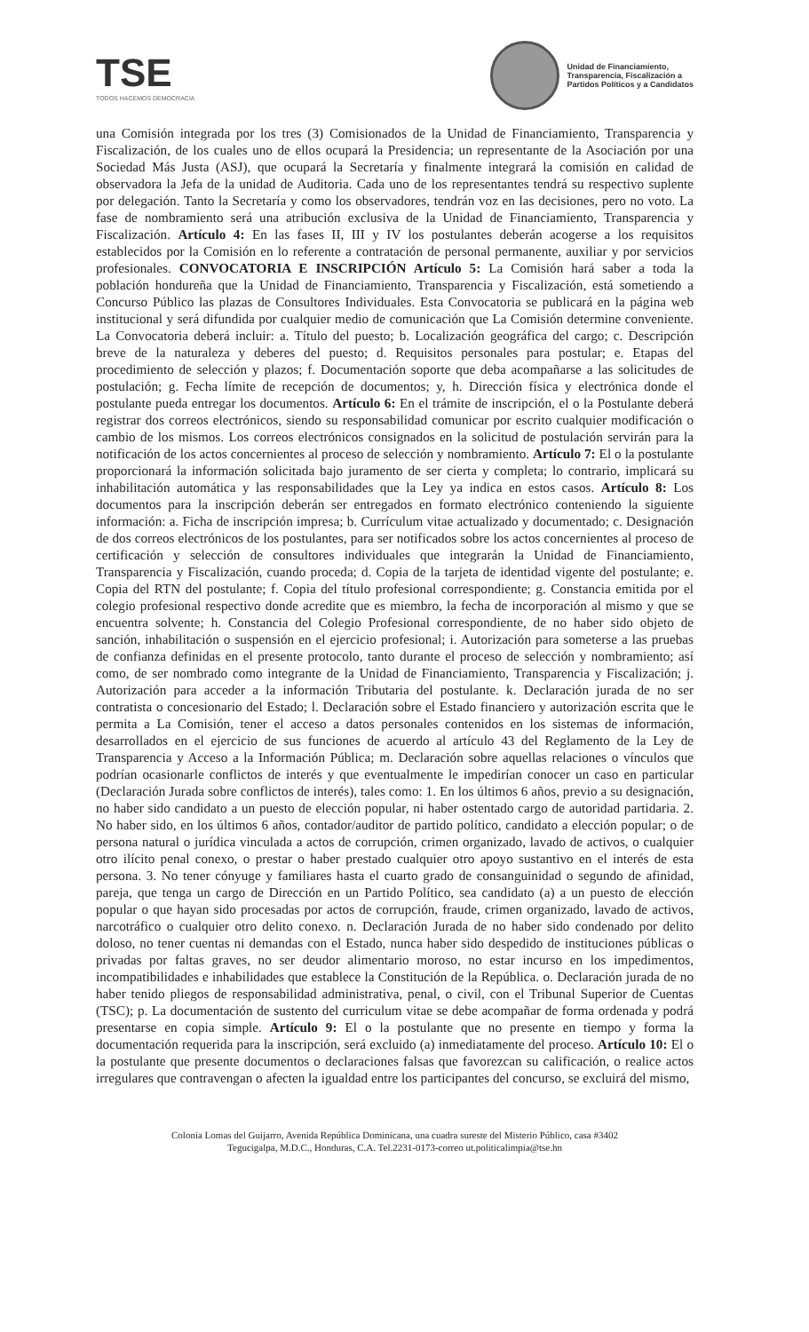TSE
TODOS HACEMOS DEMOCRACIA
Unidad de Financiamiento,
Transparencia, Fiscalización a
Partidos Políticos y a Candidatos
una Comisión integrada por los tres (3) Comisionados de la Unidad de Financiamiento, Transparencia y Fiscalización, de los cuales uno de ellos ocupará la Presidencia; un representante de la Asociación por una Sociedad Más Justa (ASJ), que ocupará la Secretaría y finalmente integrará la comisión en calidad de observadora la Jefa de la unidad de Auditoria. Cada uno de los representantes tendrá su respectivo suplente por delegación. Tanto la Secretaría y como los observadores, tendrán voz en las decisiones, pero no voto. La fase de nombramiento será una atribución exclusiva de la Unidad de Financiamiento, Transparencia y Fiscalización. Artículo 4: En las fases II, III y IV los postulantes deberán acogerse a los requisitos establecidos por la Comisión en lo referente a contratación de personal permanente, auxiliar y por servicios profesionales. CONVOCATORIA E INSCRIPCIÓN Artículo 5: La Comisión hará saber a toda la población hondureña que la Unidad de Financiamiento, Transparencia y Fiscalización, está sometiendo a Concurso Público las plazas de Consultores Individuales. Esta Convocatoria se publicará en la página web institucional y será difundida por cualquier medio de comunicación que La Comisión determine conveniente. La Convocatoria deberá incluir: a. Título del puesto; b. Localización geográfica del cargo; c. Descripción breve de la naturaleza y deberes del puesto; d. Requisitos personales para postular; e. Etapas del procedimiento de selección y plazos; f. Documentación soporte que deba acompañarse a las solicitudes de postulación; g. Fecha límite de recepción de documentos; y, h. Dirección física y electrónica donde el postulante pueda entregar los documentos. Artículo 6: En el trámite de inscripción, el o la Postulante deberá registrar dos correos electrónicos, siendo su responsabilidad comunicar por escrito cualquier modificación o cambio de los mismos. Los correos electrónicos consignados en la solicitud de postulación servirán para la notificación de los actos concernientes al proceso de selección y nombramiento. Artículo 7: El o la postulante proporcionará la información solicitada bajo juramento de ser cierta y completa; lo contrario, implicará su inhabilitación automática y las responsabilidades que la Ley ya indica en estos casos. Artículo 8: Los documentos para la inscripción deberán ser entregados en formato electrónico conteniendo la siguiente información: a. Ficha de inscripción impresa; b. Currículum vitae actualizado y documentado; c. Designación de dos correos electrónicos de los postulantes, para ser notificados sobre los actos concernientes al proceso de certificación y selección de consultores individuales que integrarán la Unidad de Financiamiento, Transparencia y Fiscalización, cuando proceda; d. Copia de la tarjeta de identidad vigente del postulante; e. Copia del RTN del postulante; f. Copia del título profesional correspondiente; g. Constancia emitida por el colegio profesional respectivo donde acredite que es miembro, la fecha de incorporación al mismo y que se encuentra solvente; h. Constancia del Colegio Profesional correspondiente, de no haber sido objeto de sanción, inhabilitación o suspensión en el ejercicio profesional; i. Autorización para someterse a las pruebas de confianza definidas en el presente protocolo, tanto durante el proceso de selección y nombramiento; así como, de ser nombrado como integrante de la Unidad de Financiamiento, Transparencia y Fiscalización; j. Autorización para acceder a la información Tributaria del postulante. k. Declaración jurada de no ser contratista o concesionario del Estado; l. Declaración sobre el Estado financiero y autorización escrita que le permita a La Comisión, tener el acceso a datos personales contenidos en los sistemas de información, desarrollados en el ejercicio de sus funciones de acuerdo al artículo 43 del Reglamento de la Ley de Transparencia y Acceso a la Información Pública; m. Declaración sobre aquellas relaciones o vínculos que podrían ocasionarle conflictos de interés y que eventualmente le impedirían conocer un caso en particular (Declaración Jurada sobre conflictos de interés), tales como: 1. En los últimos 6 años, previo a su designación, no haber sido candidato a un puesto de elección popular, ni haber ostentado cargo de autoridad partidaria. 2. No haber sido, en los últimos 6 años, contador/auditor de partido político, candidato a elección popular; o de persona natural o jurídica vinculada a actos de corrupción, crimen organizado, lavado de activos, o cualquier otro ilícito penal conexo, o prestar o haber prestado cualquier otro apoyo sustantivo en el interés de esta persona. 3. No tener cónyuge y familiares hasta el cuarto grado de consanguinidad o segundo de afinidad, pareja, que tenga un cargo de Dirección en un Partido Político, sea candidato (a) a un puesto de elección popular o que hayan sido procesadas por actos de corrupción, fraude, crimen organizado, lavado de activos, narcotráfico o cualquier otro delito conexo. n. Declaración Jurada de no haber sido condenado por delito doloso, no tener cuentas ni demandas con el Estado, nunca haber sido despedido de instituciones públicas o privadas por faltas graves, no ser deudor alimentario moroso, no estar incurso en los impedimentos, incompatibilidades e inhabilidades que establece la Constitución de la República. o. Declaración jurada de no haber tenido pliegos de responsabilidad administrativa, penal, o civil, con el Tribunal Superior de Cuentas (TSC); p. La documentación de sustento del curriculum vitae se debe acompañar de forma ordenada y podrá presentarse en copia simple. Artículo 9: El o la postulante que no presente en tiempo y forma la documentación requerida para la inscripción, será excluido (a) inmediatamente del proceso. Artículo 10: El o la postulante que presente documentos o declaraciones falsas que favorezcan su calificación, o realice actos irregulares que contravengan o afecten la igualdad entre los participantes del concurso, se excluirá del mismo,
Colonia Lomas del Guijarro, Avenida República Dominicana, una cuadra sureste del Misterio Público, casa #3402
Tegucigalpa, M.D.C., Honduras, C.A. Tel.2231-0173-correo ut.politicalimpia@tse.hn